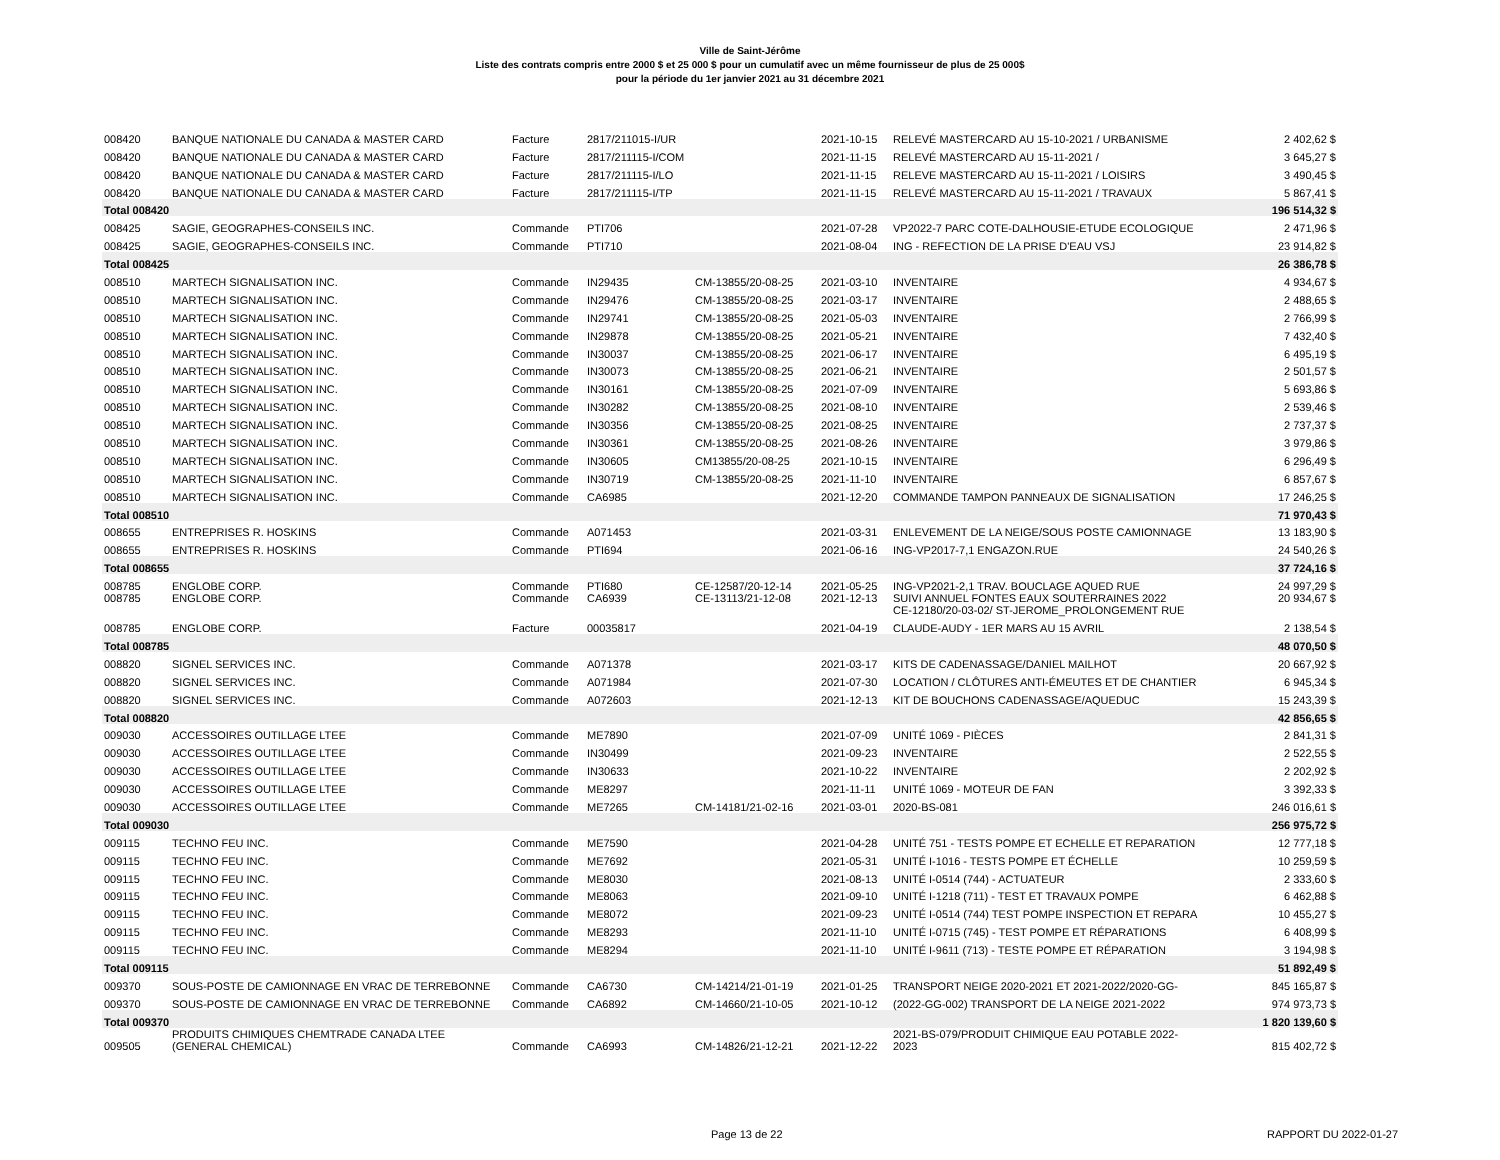Ville de Saint-Jérôme
Liste des contrats compris entre 2000 $ et 25 000 $ pour un cumulatif avec un même fournisseur de plus de 25 000$
pour la période du 1er janvier 2021 au 31 décembre 2021
| 008420 | BANQUE NATIONALE DU CANADA & MASTER CARD | Facture | 2817/211015-I/UR | | 2021-10-15 | RELEVÉ MASTERCARD AU 15-10-2021 / URBANISME | 2 402,62 $ |
| 008420 | BANQUE NATIONALE DU CANADA & MASTER CARD | Facture | 2817/211115-I/COM | | 2021-11-15 | RELEVÉ MASTERCARD AU 15-11-2021 / | 3 645,27 $ |
| 008420 | BANQUE NATIONALE DU CANADA & MASTER CARD | Facture | 2817/211115-I/LO | | 2021-11-15 | RELEVE MASTERCARD AU 15-11-2021 / LOISIRS | 3 490,45 $ |
| 008420 | BANQUE NATIONALE DU CANADA & MASTER CARD | Facture | 2817/211115-I/TP | | 2021-11-15 | RELEVÉ MASTERCARD AU 15-11-2021 / TRAVAUX | 5 867,41 $ |
| Total 008420 | | | | | | | 196 514,32 $ |
| 008425 | SAGIE, GEOGRAPHES-CONSEILS INC. | Commande | PTI706 | | 2021-07-28 | VP2022-7 PARC COTE-DALHOUSIE-ETUDE ECOLOGIQUE | 2 471,96 $ |
| 008425 | SAGIE, GEOGRAPHES-CONSEILS INC. | Commande | PTI710 | | 2021-08-04 | ING - REFECTION DE LA PRISE D'EAU VSJ | 23 914,82 $ |
| Total 008425 | | | | | | | 26 386,78 $ |
| 008510 | MARTECH SIGNALISATION INC. | Commande | IN29435 | CM-13855/20-08-25 | 2021-03-10 | INVENTAIRE | 4 934,67 $ |
| 008510 | MARTECH SIGNALISATION INC. | Commande | IN29476 | CM-13855/20-08-25 | 2021-03-17 | INVENTAIRE | 2 488,65 $ |
| 008510 | MARTECH SIGNALISATION INC. | Commande | IN29741 | CM-13855/20-08-25 | 2021-05-03 | INVENTAIRE | 2 766,99 $ |
| 008510 | MARTECH SIGNALISATION INC. | Commande | IN29878 | CM-13855/20-08-25 | 2021-05-21 | INVENTAIRE | 7 432,40 $ |
| 008510 | MARTECH SIGNALISATION INC. | Commande | IN30037 | CM-13855/20-08-25 | 2021-06-17 | INVENTAIRE | 6 495,19 $ |
| 008510 | MARTECH SIGNALISATION INC. | Commande | IN30073 | CM-13855/20-08-25 | 2021-06-21 | INVENTAIRE | 2 501,57 $ |
| 008510 | MARTECH SIGNALISATION INC. | Commande | IN30161 | CM-13855/20-08-25 | 2021-07-09 | INVENTAIRE | 5 693,86 $ |
| 008510 | MARTECH SIGNALISATION INC. | Commande | IN30282 | CM-13855/20-08-25 | 2021-08-10 | INVENTAIRE | 2 539,46 $ |
| 008510 | MARTECH SIGNALISATION INC. | Commande | IN30356 | CM-13855/20-08-25 | 2021-08-25 | INVENTAIRE | 2 737,37 $ |
| 008510 | MARTECH SIGNALISATION INC. | Commande | IN30361 | CM-13855/20-08-25 | 2021-08-26 | INVENTAIRE | 3 979,86 $ |
| 008510 | MARTECH SIGNALISATION INC. | Commande | IN30605 | CM13855/20-08-25 | 2021-10-15 | INVENTAIRE | 6 296,49 $ |
| 008510 | MARTECH SIGNALISATION INC. | Commande | IN30719 | CM-13855/20-08-25 | 2021-11-10 | INVENTAIRE | 6 857,67 $ |
| 008510 | MARTECH SIGNALISATION INC. | Commande | CA6985 | | 2021-12-20 | COMMANDE TAMPON PANNEAUX DE SIGNALISATION | 17 246,25 $ |
| Total 008510 | | | | | | | 71 970,43 $ |
| 008655 | ENTREPRISES R. HOSKINS | Commande | A071453 | | 2021-03-31 | ENLEVEMENT DE LA NEIGE/SOUS POSTE CAMIONNAGE | 13 183,90 $ |
| 008655 | ENTREPRISES R. HOSKINS | Commande | PTI694 | | 2021-06-16 | ING-VP2017-7,1 ENGAZON.RUE | 24 540,26 $ |
| Total 008655 | | | | | | | 37 724,16 $ |
| 008785 | ENGLOBE CORP. | Commande | PTI680 | CE-12587/20-12-14 | 2021-05-25 | ING-VP2021-2,1 TRAV. BOUCLAGE AQUED RUE | 24 997,29 $ |
| 008785 | ENGLOBE CORP. | Commande | CA6939 | CE-13113/21-12-08 | 2021-12-13 | SUIVI ANNUEL FONTES EAUX SOUTERRAINES 2022 CE-12180/20-03-02/ ST-JEROME_PROLONGEMENT RUE | 20 934,67 $ |
| 008785 | ENGLOBE CORP. | Facture | 00035817 | | 2021-04-19 | CLAUDE-AUDY - 1ER MARS AU 15 AVRIL | 2 138,54 $ |
| Total 008785 | | | | | | | 48 070,50 $ |
| 008820 | SIGNEL SERVICES INC. | Commande | A071378 | | 2021-03-17 | KITS DE CADENASSAGE/DANIEL MAILHOT | 20 667,92 $ |
| 008820 | SIGNEL SERVICES INC. | Commande | A071984 | | 2021-07-30 | LOCATION / CLÔTURES ANTI-ÉMEUTES ET DE CHANTIER | 6 945,34 $ |
| 008820 | SIGNEL SERVICES INC. | Commande | A072603 | | 2021-12-13 | KIT DE BOUCHONS CADENASSAGE/AQUEDUC | 15 243,39 $ |
| Total 008820 | | | | | | | 42 856,65 $ |
| 009030 | ACCESSOIRES OUTILLAGE LTEE | Commande | ME7890 | | 2021-07-09 | UNITÉ 1069 - PIÈCES | 2 841,31 $ |
| 009030 | ACCESSOIRES OUTILLAGE LTEE | Commande | IN30499 | | 2021-09-23 | INVENTAIRE | 2 522,55 $ |
| 009030 | ACCESSOIRES OUTILLAGE LTEE | Commande | IN30633 | | 2021-10-22 | INVENTAIRE | 2 202,92 $ |
| 009030 | ACCESSOIRES OUTILLAGE LTEE | Commande | ME8297 | | 2021-11-11 | UNITÉ 1069 - MOTEUR DE FAN | 3 392,33 $ |
| 009030 | ACCESSOIRES OUTILLAGE LTEE | Commande | ME7265 | CM-14181/21-02-16 | 2021-03-01 | 2020-BS-081 | 246 016,61 $ |
| Total 009030 | | | | | | | 256 975,72 $ |
| 009115 | TECHNO FEU INC. | Commande | ME7590 | | 2021-04-28 | UNITÉ 751 - TESTS POMPE ET ECHELLE ET REPARATION | 12 777,18 $ |
| 009115 | TECHNO FEU INC. | Commande | ME7692 | | 2021-05-31 | UNITÉ I-1016 - TESTS POMPE ET ÉCHELLE | 10 259,59 $ |
| 009115 | TECHNO FEU INC. | Commande | ME8030 | | 2021-08-13 | UNITÉ I-0514 (744) - ACTUATEUR | 2 333,60 $ |
| 009115 | TECHNO FEU INC. | Commande | ME8063 | | 2021-09-10 | UNITÉ I-1218 (711) - TEST ET TRAVAUX POMPE | 6 462,88 $ |
| 009115 | TECHNO FEU INC. | Commande | ME8072 | | 2021-09-23 | UNITÉ I-0514 (744) TEST POMPE INSPECTION ET REPARA | 10 455,27 $ |
| 009115 | TECHNO FEU INC. | Commande | ME8293 | | 2021-11-10 | UNITÉ I-0715 (745) - TEST POMPE ET RÉPARATIONS | 6 408,99 $ |
| 009115 | TECHNO FEU INC. | Commande | ME8294 | | 2021-11-10 | UNITÉ I-9611 (713) - TESTE POMPE ET RÉPARATION | 3 194,98 $ |
| Total 009115 | | | | | | | 51 892,49 $ |
| 009370 | SOUS-POSTE DE CAMIONNAGE EN VRAC DE TERREBONNE | Commande | CA6730 | CM-14214/21-01-19 | 2021-01-25 | TRANSPORT NEIGE 2020-2021 ET 2021-2022/2020-GG- | 845 165,87 $ |
| 009370 | SOUS-POSTE DE CAMIONNAGE EN VRAC DE TERREBONNE | Commande | CA6892 | CM-14660/21-10-05 | 2021-10-12 | (2022-GG-002) TRANSPORT DE LA NEIGE 2021-2022 | 974 973,73 $ |
| Total 009370 | | | | | | | 1 820 139,60 $ |
| 009505 | PRODUITS CHIMIQUES CHEMTRADE CANADA LTEE (GENERAL CHEMICAL) | Commande | CA6993 | CM-14826/21-12-21 | 2021-12-22 | 2021-BS-079/PRODUIT CHIMIQUE EAU POTABLE 2022- 2023 | 815 402,72 $ |
Page 13 de 22 RAPPORT DU 2022-01-27